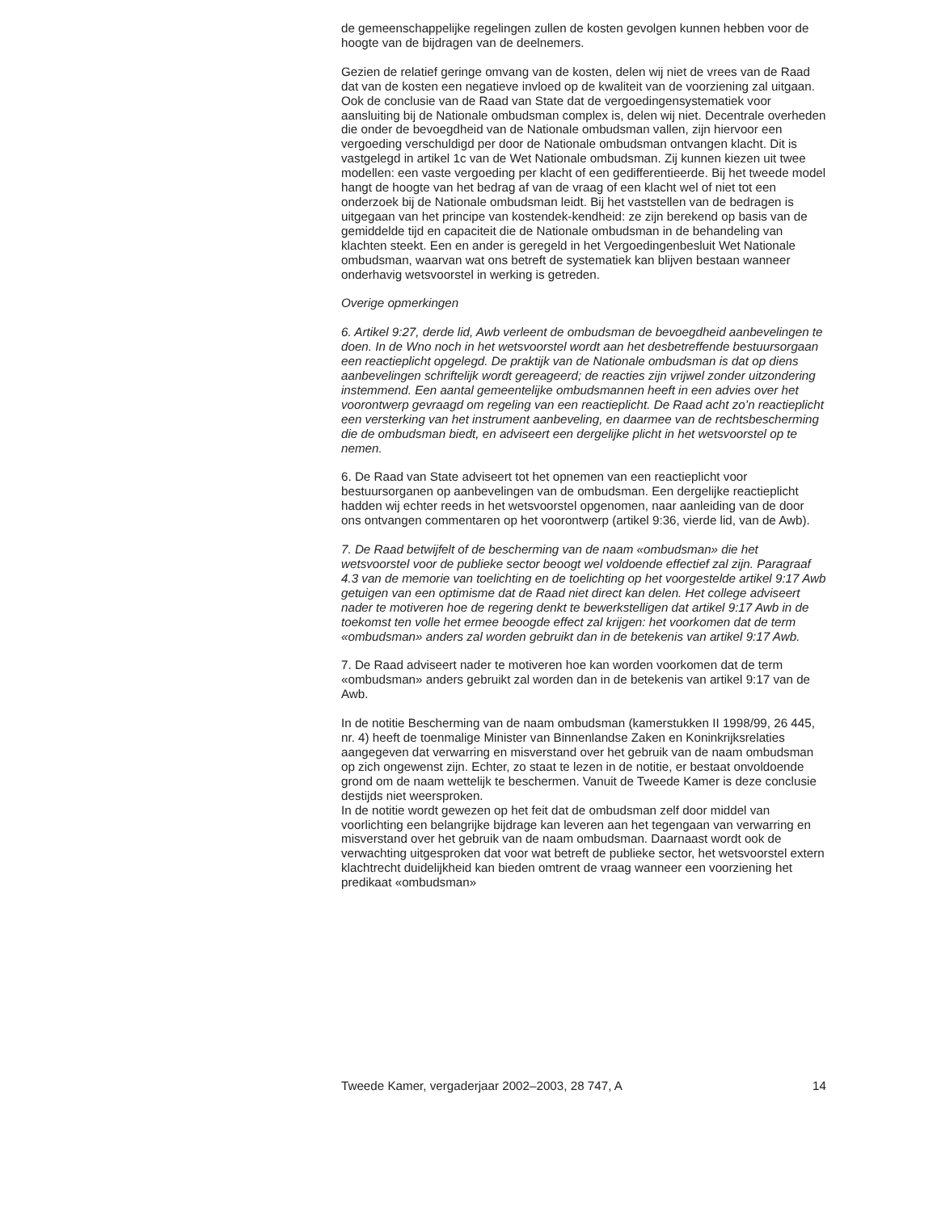de gemeenschappelijke regelingen zullen de kosten gevolgen kunnen hebben voor de hoogte van de bijdragen van de deelnemers.
Gezien de relatief geringe omvang van de kosten, delen wij niet de vrees van de Raad dat van de kosten een negatieve invloed op de kwaliteit van de voorziening zal uitgaan. Ook de conclusie van de Raad van State dat de vergoedingensystematiek voor aansluiting bij de Nationale ombudsman complex is, delen wij niet. Decentrale overheden die onder de bevoegdheid van de Nationale ombudsman vallen, zijn hiervoor een vergoeding verschuldigd per door de Nationale ombudsman ontvangen klacht. Dit is vastgelegd in artikel 1c van de Wet Nationale ombudsman. Zij kunnen kiezen uit twee modellen: een vaste vergoeding per klacht of een gedifferentieerde. Bij het tweede model hangt de hoogte van het bedrag af van de vraag of een klacht wel of niet tot een onderzoek bij de Nationale ombudsman leidt. Bij het vaststellen van de bedragen is uitgegaan van het principe van kostendek-kendheid: ze zijn berekend op basis van de gemiddelde tijd en capaciteit die de Nationale ombudsman in de behandeling van klachten steekt. Een en ander is geregeld in het Vergoedingenbesluit Wet Nationale ombudsman, waarvan wat ons betreft de systematiek kan blijven bestaan wanneer onderhavig wetsvoorstel in werking is getreden.
Overige opmerkingen
6. Artikel 9:27, derde lid, Awb verleent de ombudsman de bevoegdheid aanbevelingen te doen. In de Wno noch in het wetsvoorstel wordt aan het desbetreffende bestuursorgaan een reactieplicht opgelegd. De praktijk van de Nationale ombudsman is dat op diens aanbevelingen schriftelijk wordt gereageerd; de reacties zijn vrijwel zonder uitzondering instemmend. Een aantal gemeentelijke ombudsmannen heeft in een advies over het voorontwerp gevraagd om regeling van een reactieplicht. De Raad acht zo’n reactieplicht een versterking van het instrument aanbeveling, en daarmee van de rechtsbescherming die de ombudsman biedt, en adviseert een dergelijke plicht in het wetsvoorstel op te nemen.
6. De Raad van State adviseert tot het opnemen van een reactieplicht voor bestuursorganen op aanbevelingen van de ombudsman. Een dergelijke reactieplicht hadden wij echter reeds in het wetsvoorstel opgenomen, naar aanleiding van de door ons ontvangen commentaren op het voorontwerp (artikel 9:36, vierde lid, van de Awb).
7. De Raad betwijfelt of de bescherming van de naam «ombudsman» die het wetsvoorstel voor de publieke sector beoogt wel voldoende effectief zal zijn. Paragraaf 4.3 van de memorie van toelichting en de toelichting op het voorgestelde artikel 9:17 Awb getuigen van een optimisme dat de Raad niet direct kan delen. Het college adviseert nader te motiveren hoe de regering denkt te bewerkstelligen dat artikel 9:17 Awb in de toekomst ten volle het ermee beoogde effect zal krijgen: het voorkomen dat de term «ombudsman» anders zal worden gebruikt dan in de betekenis van artikel 9:17 Awb.
7. De Raad adviseert nader te motiveren hoe kan worden voorkomen dat de term «ombudsman» anders gebruikt zal worden dan in de betekenis van artikel 9:17 van de Awb.
In de notitie Bescherming van de naam ombudsman (kamerstukken II 1998/99, 26 445, nr. 4) heeft de toenmalige Minister van Binnenlandse Zaken en Koninkrijksrelaties aangegeven dat verwarring en misverstand over het gebruik van de naam ombudsman op zich ongewenst zijn. Echter, zo staat te lezen in de notitie, er bestaat onvoldoende grond om de naam wettelijk te beschermen. Vanuit de Tweede Kamer is deze conclusie destijds niet weersproken.
In de notitie wordt gewezen op het feit dat de ombudsman zelf door middel van voorlichting een belangrijke bijdrage kan leveren aan het tegengaan van verwarring en misverstand over het gebruik van de naam ombudsman. Daarnaast wordt ook de verwachting uitgesproken dat voor wat betreft de publieke sector, het wetsvoorstel extern klachtrecht duidelijkheid kan bieden omtrent de vraag wanneer een voorziening het predikaat «ombudsman»
Tweede Kamer, vergaderjaar 2002–2003, 28 747, A 14